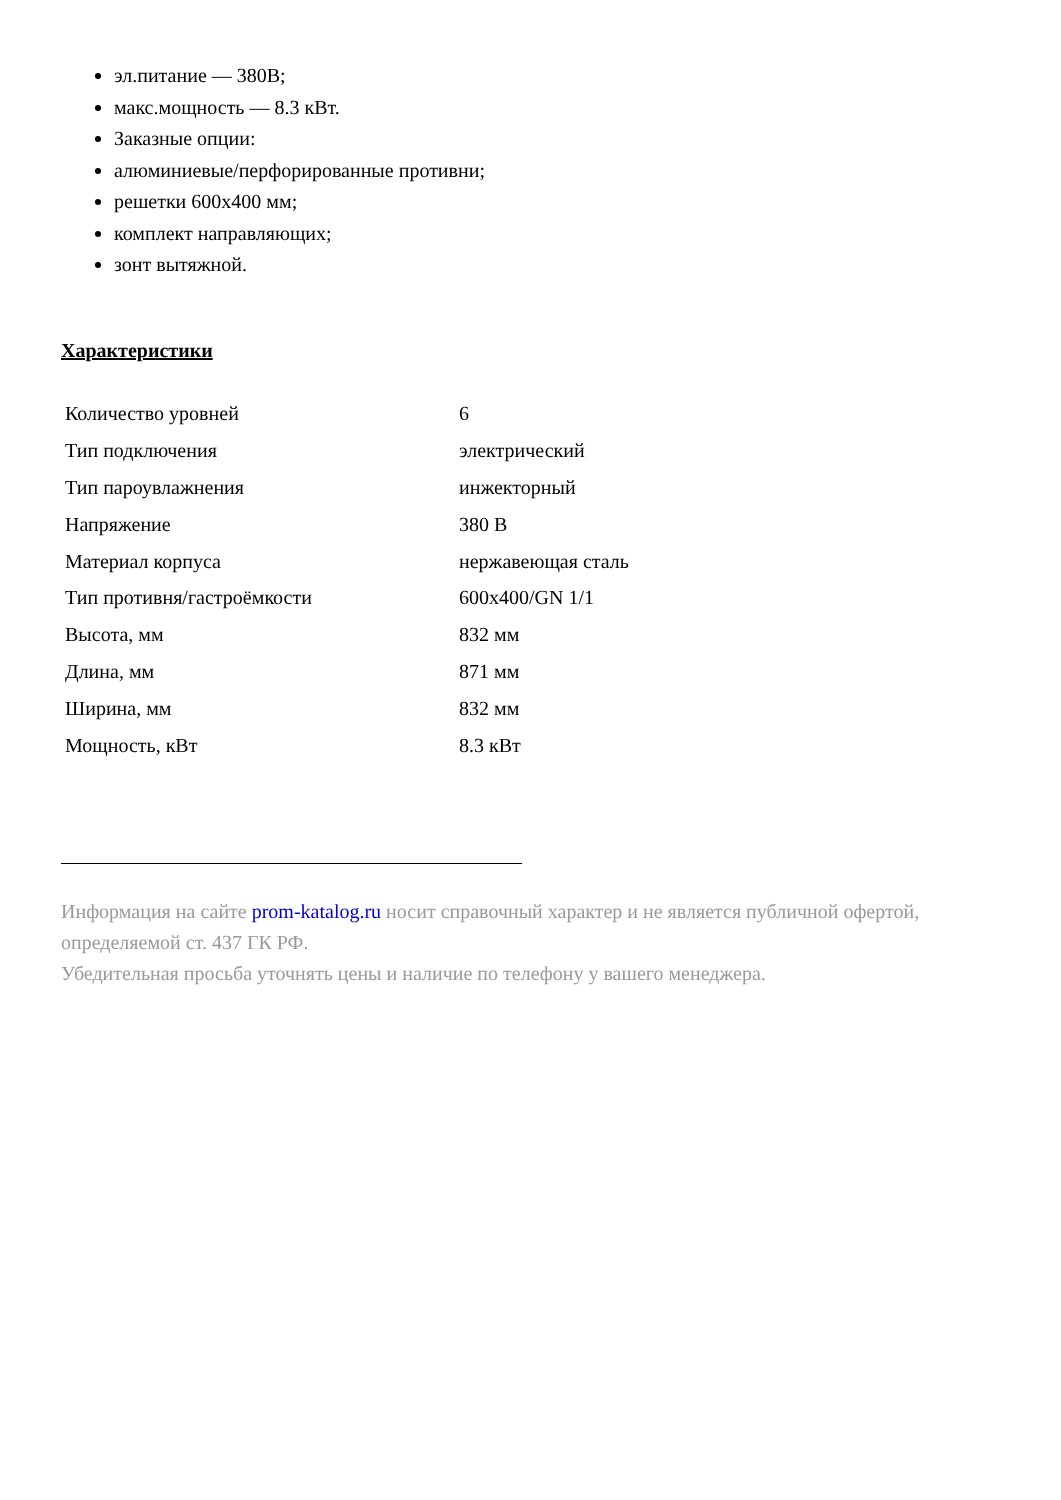эл.питание — 380В;
макс.мощность — 8.3 кВт.
Заказные опции:
алюминиевые/перфорированные противни;
решетки 600х400 мм;
комплект направляющих;
зонт вытяжной.
Характеристики
| Количество уровней | 6 |
| Тип подключения | электрический |
| Тип пароувлажнения | инжекторный |
| Напряжение | 380 В |
| Материал корпуса | нержавеющая сталь |
| Тип противня/гастроёмкости | 600x400/GN 1/1 |
| Высота, мм | 832 мм |
| Длина, мм | 871 мм |
| Ширина, мм | 832 мм |
| Мощность, кВт | 8.3 кВт |
Информация на сайте prom-katalog.ru носит справочный характер и не является публичной офертой, определяемой ст. 437 ГК РФ.
Убедительная просьба уточнять цены и наличие по телефону у вашего менеджера.